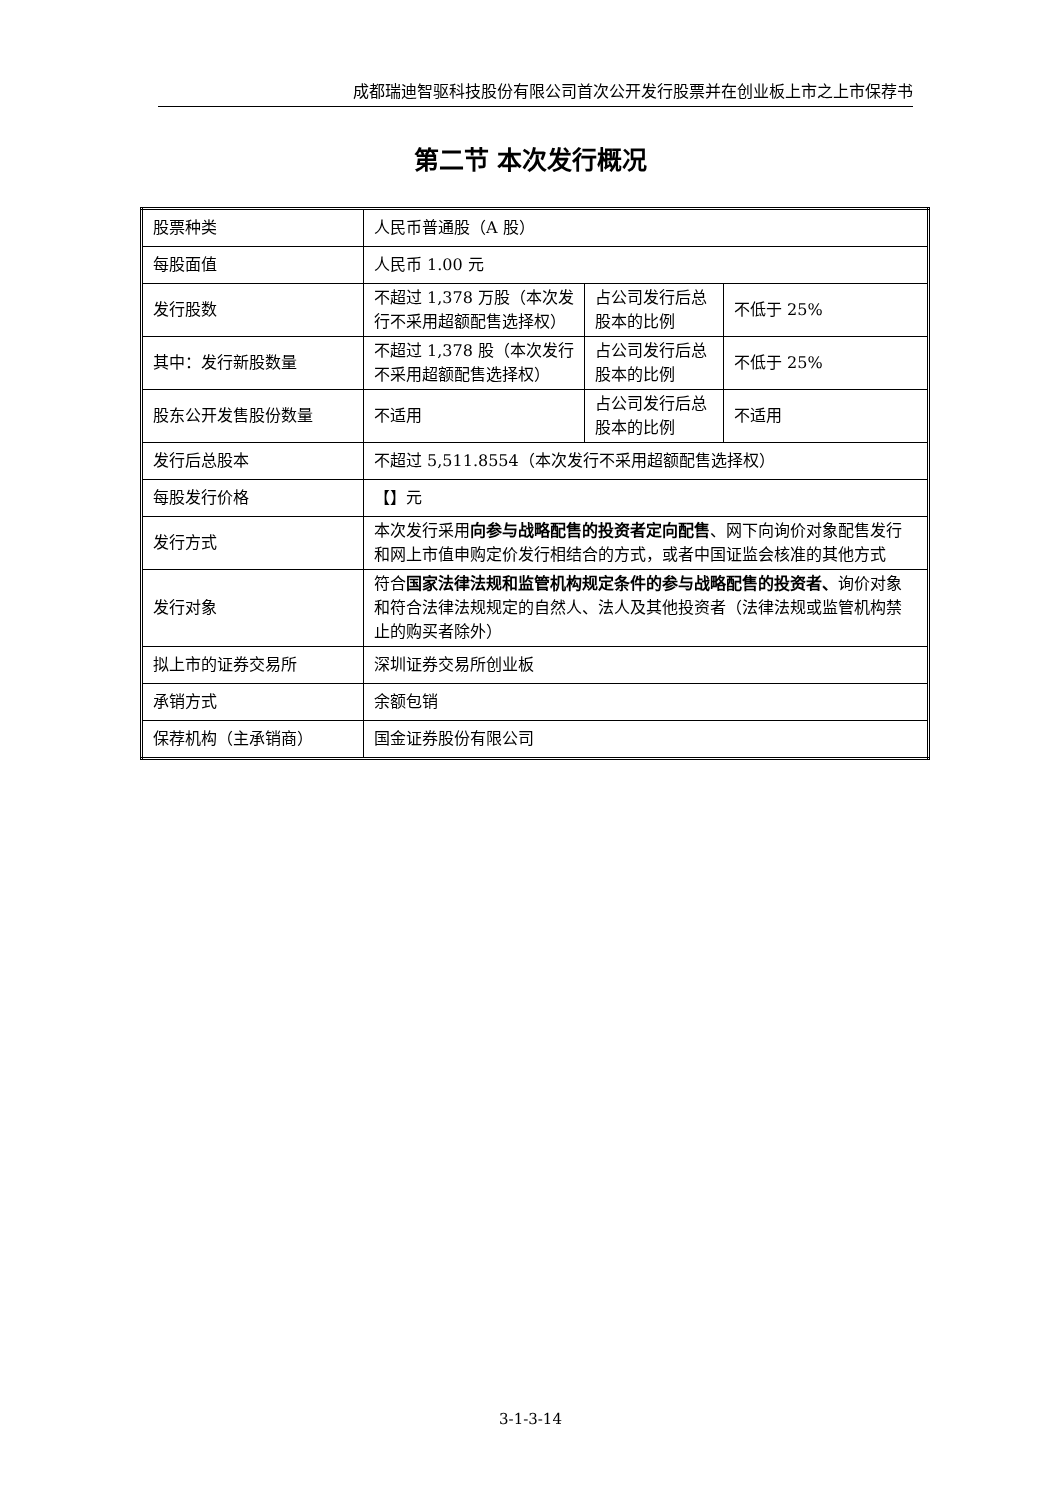成都瑞迪智驱科技股份有限公司首次公开发行股票并在创业板上市之上市保荐书
第二节 本次发行概况
| 股票种类 | 人民币普通股（A 股） | | |
| 每股面值 | 人民币 1.00 元 | | |
| 发行股数 | 不超过 1,378 万股（本次发行不采用超额配售选择权） | 占公司发行后总股本的比例 | 不低于 25% |
| 其中：发行新股数量 | 不超过 1,378 股（本次发行不采用超额配售选择权） | 占公司发行后总股本的比例 | 不低于 25% |
| 股东公开发售股份数量 | 不适用 | 占公司发行后总股本的比例 | 不适用 |
| 发行后总股本 | 不超过 5,511.8554（本次发行不采用超额配售选择权） | | |
| 每股发行价格 | 【】元 | | |
| 发行方式 | 本次发行采用 向参与战略配售的投资者定向配售 、网下向询价对象配售发行和网上市值申购定价发行相结合的方式，或者中国证监会核准的其他方式 | | |
| 发行对象 | 符合 国家法律法规和监管机构规定条件的参与战略配售的投资者、 询价对象和符合法律法规规定的自然人、法人及其他投资者（法律法规或监管机构禁止的购买者除外） | | |
| 拟上市的证券交易所 | 深圳证券交易所创业板 | | |
| 承销方式 | 余额包销 | | |
| 保荐机构（主承销商） | 国金证券股份有限公司 | | |
3-1-3-14